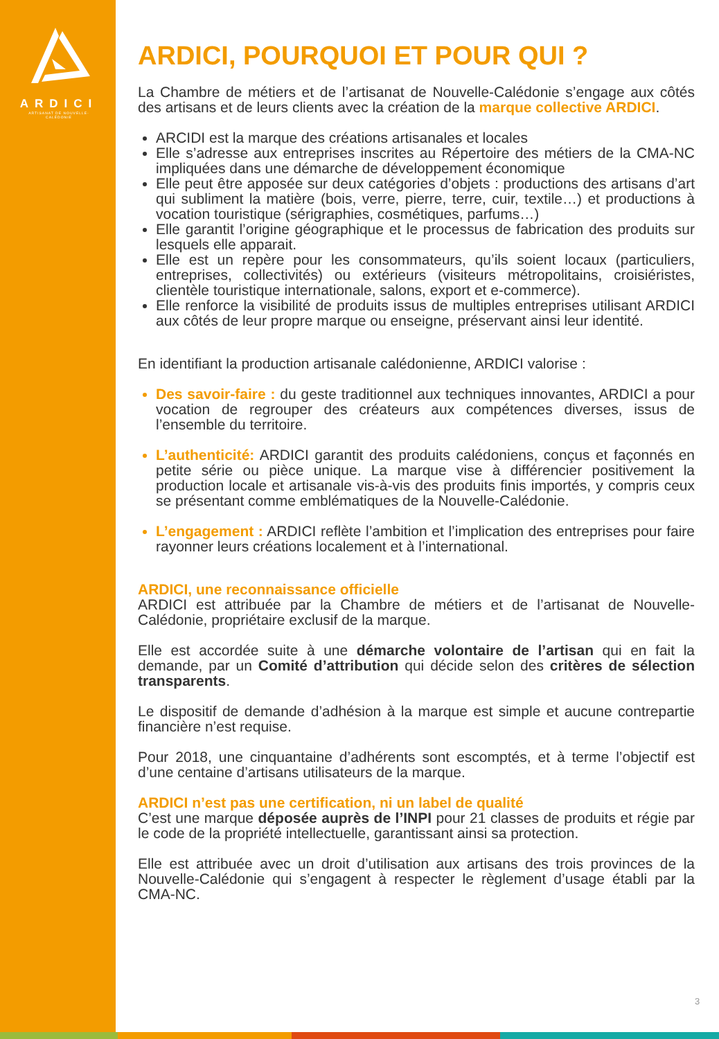ARDICI
ARTISANAT DE NOUVELLE-CALÉDONIE
ARDICI, POURQUOI ET POUR QUI ?
La Chambre de métiers et de l’artisanat de Nouvelle-Calédonie s’engage aux côtés des artisans et de leurs clients avec la création de la marque collective ARDICI.
ARCIDI est la marque des créations artisanales et locales
Elle s’adresse aux entreprises inscrites au Répertoire des métiers de la CMA-NC impliquées dans une démarche de développement économique
Elle peut être apposée sur deux catégories d’objets : productions des artisans d’art qui subliment la matière (bois, verre, pierre, terre, cuir, textile…) et productions à vocation touristique (sérigraphies, cosmétiques, parfums…)
Elle garantit l’origine géographique et le processus de fabrication des produits sur lesquels elle apparait.
Elle est un repère pour les consommateurs, qu’ils soient locaux (particuliers, entreprises, collectivités) ou extérieurs (visiteurs métropolitains, croisiéristes, clientèle touristique internationale, salons, export et e-commerce).
Elle renforce la visibilité de produits issus de multiples entreprises utilisant ARDICI aux côtés de leur propre marque ou enseigne, préservant ainsi leur identité.
En identifiant la production artisanale calédonienne, ARDICI valorise :
Des savoir-faire : du geste traditionnel aux techniques innovantes, ARDICI a pour vocation de regrouper des créateurs aux compétences diverses, issus de l’ensemble du territoire.
L’authenticité: ARDICI garantit des produits calédoniens, conçus et façonnés en petite série ou pièce unique. La marque vise à différencier positivement la production locale et artisanale vis-à-vis des produits finis importés, y compris ceux se présentant comme emblématiques de la Nouvelle-Calédonie.
L’engagement : ARDICI reflète l’ambition et l’implication des entreprises pour faire rayonner leurs créations localement et à l’international.
ARDICI, une reconnaissance officielle
ARDICI est attribuée par la Chambre de métiers et de l’artisanat de Nouvelle-Calédonie, propriétaire exclusif de la marque.
Elle est accordée suite à une démarche volontaire de l’artisan qui en fait la demande, par un Comité d’attribution qui décide selon des critères de sélection transparents.
Le dispositif de demande d’adhésion à la marque est simple et aucune contrepartie financière n’est requise.
Pour 2018, une cinquantaine d’adhérents sont escomptés, et à terme l’objectif est d’une centaine d’artisans utilisateurs de la marque.
ARDICI n’est pas une certification, ni un label de qualité
C’est une marque déposée auprès de l’INPI pour 21 classes de produits et régie par le code de la propriété intellectuelle, garantissant ainsi sa protection.
Elle est attribuée avec un droit d’utilisation aux artisans des trois provinces de la Nouvelle-Calédonie qui s’engagent à respecter le règlement d’usage établi par la CMA-NC.
3